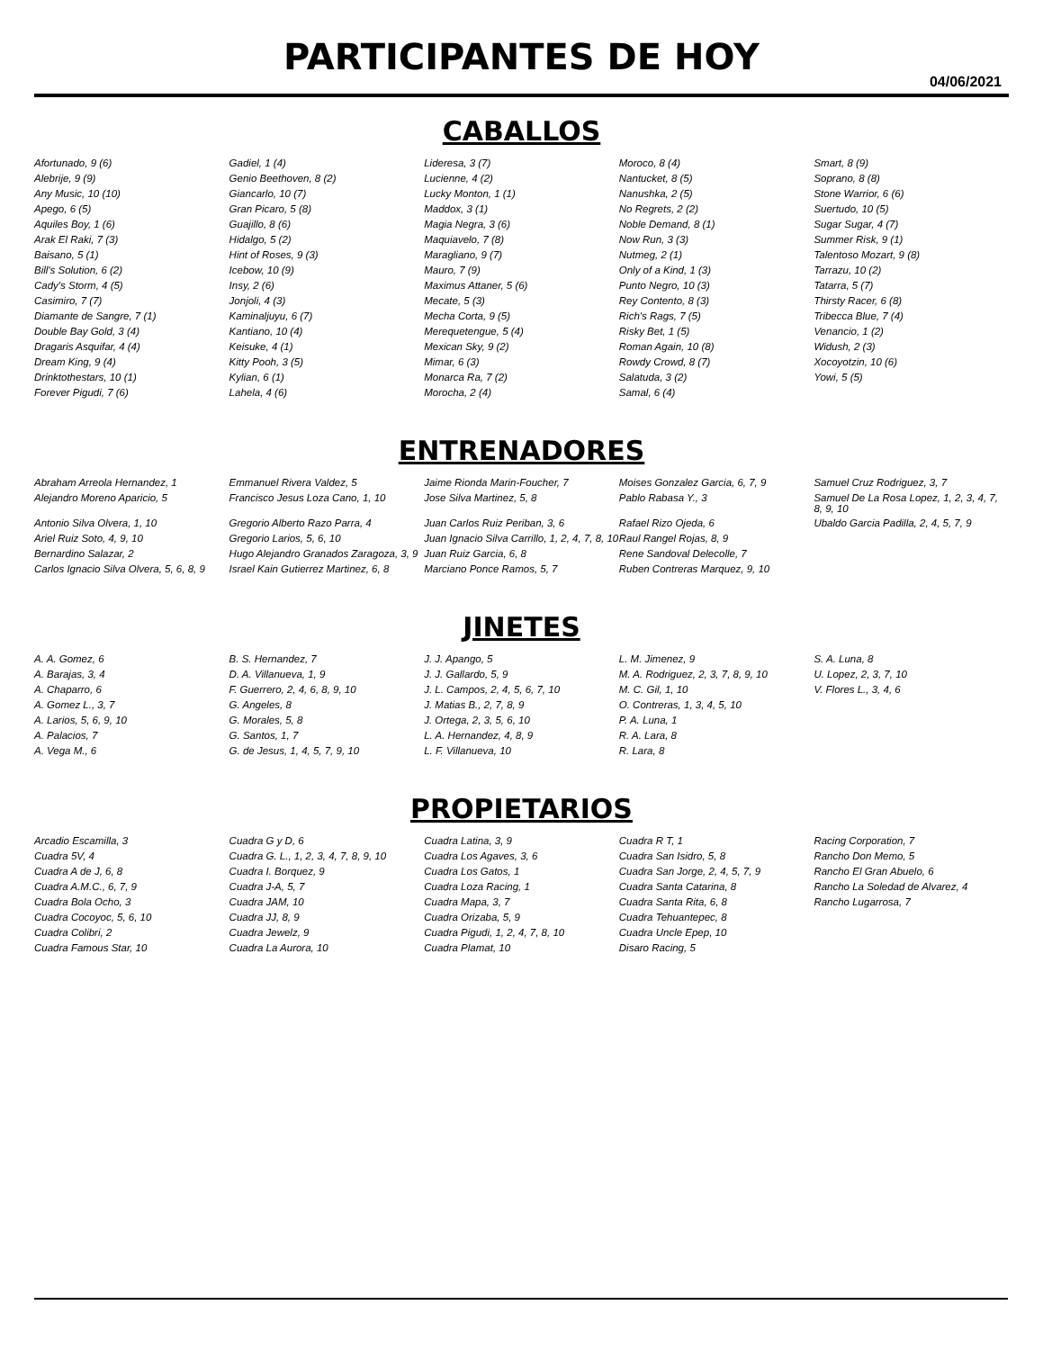PARTICIPANTES DE HOY
04/06/2021
CABALLOS
| Afortunado, 9 (6) | Gadiel, 1 (4) | Lideresa, 3 (7) | Moroco, 8 (4) | Smart, 8 (9) |
| Alebrije, 9 (9) | Genio Beethoven, 8 (2) | Lucienne, 4 (2) | Nantucket, 8 (5) | Soprano, 8 (8) |
| Any Music, 10 (10) | Giancarlo, 10 (7) | Lucky Monton, 1 (1) | Nanushka, 2 (5) | Stone Warrior, 6 (6) |
| Apego, 6 (5) | Gran Picaro, 5 (8) | Maddox, 3 (1) | No Regrets, 2 (2) | Suertudo, 10 (5) |
| Aquiles Boy, 1 (6) | Guajillo, 8 (6) | Magia Negra, 3 (6) | Noble Demand, 8 (1) | Sugar Sugar, 4 (7) |
| Arak El Raki, 7 (3) | Hidalgo, 5 (2) | Maquiavelo, 7 (8) | Now Run, 3 (3) | Summer Risk, 9 (1) |
| Baisano, 5 (1) | Hint of Roses, 9 (3) | Maragliano, 9 (7) | Nutmeg, 2 (1) | Talentoso Mozart, 9 (8) |
| Bill's Solution, 6 (2) | Icebow, 10 (9) | Mauro, 7 (9) | Only of a Kind, 1 (3) | Tarrazu, 10 (2) |
| Cady's Storm, 4 (5) | Insy, 2 (6) | Maximus Attaner, 5 (6) | Punto Negro, 10 (3) | Tatarra, 5 (7) |
| Casimiro, 7 (7) | Jonjoli, 4 (3) | Mecate, 5 (3) | Rey Contento, 8 (3) | Thirsty Racer, 6 (8) |
| Diamante de Sangre, 7 (1) | Kaminaljuyu, 6 (7) | Mecha Corta, 9 (5) | Rich's Rags, 7 (5) | Tribecca Blue, 7 (4) |
| Double Bay Gold, 3 (4) | Kantiano, 10 (4) | Merequetengue, 5 (4) | Risky Bet, 1 (5) | Venancio, 1 (2) |
| Dragaris Asquifar, 4 (4) | Keisuke, 4 (1) | Mexican Sky, 9 (2) | Roman Again, 10 (8) | Widush, 2 (3) |
| Dream King, 9 (4) | Kitty Pooh, 3 (5) | Mimar, 6 (3) | Rowdy Crowd, 8 (7) | Xocoyotzin, 10 (6) |
| Drinktothestars, 10 (1) | Kylian, 6 (1) | Monarca Ra, 7 (2) | Salatuda, 3 (2) | Yowi, 5 (5) |
| Forever Pigudi, 7 (6) | Lahela, 4 (6) | Morocha, 2 (4) | Samal, 6 (4) | |
ENTRENADORES
| Abraham Arreola Hernandez, 1 | Emmanuel Rivera Valdez, 5 | Jaime Rionda Marin-Foucher, 7 | Moises Gonzalez Garcia, 6, 7, 9 | Samuel Cruz Rodriguez, 3, 7 |
| Alejandro Moreno Aparicio, 5 | Francisco Jesus Loza Cano, 1, 10 | Jose Silva Martinez, 5, 8 | Pablo Rabasa Y., 3 | Samuel De La Rosa Lopez, 1, 2, 3, 4, 7, 8, 9, 10 |
| Antonio Silva Olvera, 1, 10 | Gregorio Alberto Razo Parra, 4 | Juan Carlos Ruiz Periban, 3, 6 | Rafael Rizo Ojeda, 6 | Ubaldo Garcia Padilla, 2, 4, 5, 7, 9 |
| Ariel Ruiz Soto, 4, 9, 10 | Gregorio Larios, 5, 6, 10 | Juan Ignacio Silva Carrillo, 1, 2, 4, 7, 8, 10 | Raul Rangel Rojas, 8, 9 | |
| Bernardino Salazar, 2 | Hugo Alejandro Granados Zaragoza, 3, 9 | Juan Ruiz Garcia, 6, 8 | Rene Sandoval Delecolle, 7 | |
| Carlos Ignacio Silva Olvera, 5, 6, 8, 9 | Israel Kain Gutierrez Martinez, 6, 8 | Marciano Ponce Ramos, 5, 7 | Ruben Contreras Marquez, 9, 10 | |
JINETES
| A. A. Gomez, 6 | B. S. Hernandez, 7 | J. J. Apango, 5 | L. M. Jimenez, 9 | S. A. Luna, 8 |
| A. Barajas, 3, 4 | D. A. Villanueva, 1, 9 | J. J. Gallardo, 5, 9 | M. A. Rodriguez, 2, 3, 7, 8, 9, 10 | U. Lopez, 2, 3, 7, 10 |
| A. Chaparro, 6 | F. Guerrero, 2, 4, 6, 8, 9, 10 | J. L. Campos, 2, 4, 5, 6, 7, 10 | M. C. Gil, 1, 10 | V. Flores L., 3, 4, 6 |
| A. Gomez L., 3, 7 | G. Angeles, 8 | J. Matias B., 2, 7, 8, 9 | O. Contreras, 1, 3, 4, 5, 10 | |
| A. Larios, 5, 6, 9, 10 | G. Morales, 5, 8 | J. Ortega, 2, 3, 5, 6, 10 | P. A. Luna, 1 | |
| A. Palacios, 7 | G. Santos, 1, 7 | L. A. Hernandez, 4, 8, 9 | R. A. Lara, 8 | |
| A. Vega M., 6 | G. de Jesus, 1, 4, 5, 7, 9, 10 | L. F. Villanueva, 10 | R. Lara, 8 | |
PROPIETARIOS
| Arcadio Escamilla, 3 | Cuadra G y D, 6 | Cuadra Latina, 3, 9 | Cuadra R T, 1 | Racing Corporation, 7 |
| Cuadra 5V, 4 | Cuadra G. L., 1, 2, 3, 4, 7, 8, 9, 10 | Cuadra Los Agaves, 3, 6 | Cuadra San Isidro, 5, 8 | Rancho Don Memo, 5 |
| Cuadra A de J, 6, 8 | Cuadra I. Borquez, 9 | Cuadra Los Gatos, 1 | Cuadra San Jorge, 2, 4, 5, 7, 9 | Rancho El Gran Abuelo, 6 |
| Cuadra A.M.C., 6, 7, 9 | Cuadra J-A, 5, 7 | Cuadra Loza Racing, 1 | Cuadra Santa Catarina, 8 | Rancho La Soledad de Alvarez, 4 |
| Cuadra Bola Ocho, 3 | Cuadra JAM, 10 | Cuadra Mapa, 3, 7 | Cuadra Santa Rita, 6, 8 | Rancho Lugarrosa, 7 |
| Cuadra Cocoyoc, 5, 6, 10 | Cuadra JJ, 8, 9 | Cuadra Orizaba, 5, 9 | Cuadra Tehuantepec, 8 | |
| Cuadra Colibri, 2 | Cuadra Jewelz, 9 | Cuadra Pigudi, 1, 2, 4, 7, 8, 10 | Cuadra Uncle Epep, 10 | |
| Cuadra Famous Star, 10 | Cuadra La Aurora, 10 | Cuadra Plamat, 10 | Disaro Racing, 5 | |